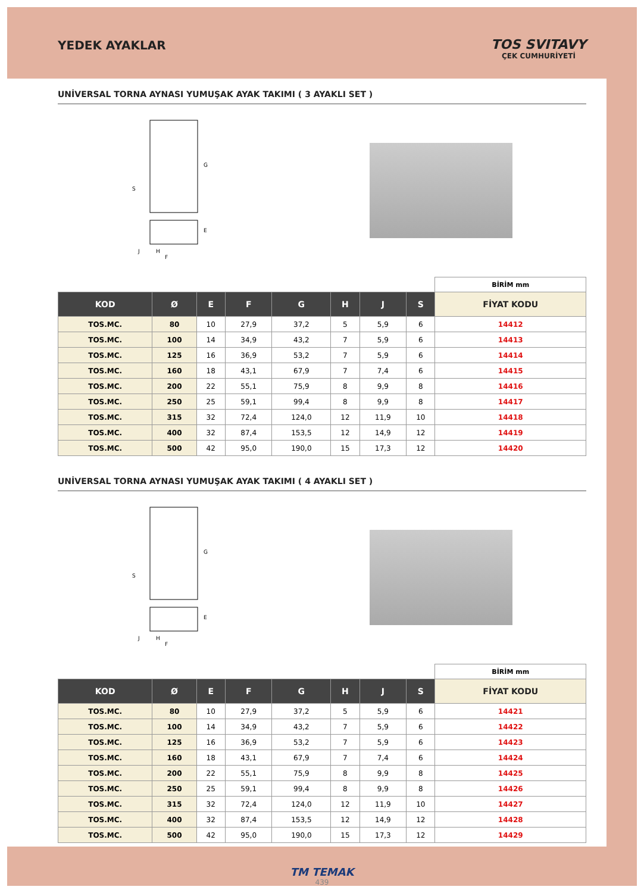YEDEK AYAKLAR TOS SVITAVY
ÇEK CUMHURİYETİ
UNİVERSAL TORNA AYNASI YUMUŞAK AYAK TAKIMI ( 3 AYAKLI SET )
G
S
E
J
H
F
| | | | | | | | | BİRİM mm |
| KOD | Ø | E | F | G | H | J | S | FİYAT KODU |
| TOS.MC. | 80 | 10 | 27,9 | 37,2 | 5 | 5,9 | 6 | 14412 |
| TOS.MC. | 100 | 14 | 34,9 | 43,2 | 7 | 5,9 | 6 | 14413 |
| TOS.MC. | 125 | 16 | 36,9 | 53,2 | 7 | 5,9 | 6 | 14414 |
| TOS.MC. | 160 | 18 | 43,1 | 67,9 | 7 | 7,4 | 6 | 14415 |
| TOS.MC. | 200 | 22 | 55,1 | 75,9 | 8 | 9,9 | 8 | 14416 |
| TOS.MC. | 250 | 25 | 59,1 | 99,4 | 8 | 9,9 | 8 | 14417 |
| TOS.MC. | 315 | 32 | 72,4 | 124,0 | 12 | 11,9 | 10 | 14418 |
| TOS.MC. | 400 | 32 | 87,4 | 153,5 | 12 | 14,9 | 12 | 14419 |
| TOS.MC. | 500 | 42 | 95,0 | 190,0 | 15 | 17,3 | 12 | 14420 |
UNİVERSAL TORNA AYNASI YUMUŞAK AYAK TAKIMI ( 4 AYAKLI SET )
G
S
E
J
H
F
| | | | | | | | | BİRİM mm |
| KOD | Ø | E | F | G | H | J | S | FİYAT KODU |
| TOS.MC. | 80 | 10 | 27,9 | 37,2 | 5 | 5,9 | 6 | 14421 |
| TOS.MC. | 100 | 14 | 34,9 | 43,2 | 7 | 5,9 | 6 | 14422 |
| TOS.MC. | 125 | 16 | 36,9 | 53,2 | 7 | 5,9 | 6 | 14423 |
| TOS.MC. | 160 | 18 | 43,1 | 67,9 | 7 | 7,4 | 6 | 14424 |
| TOS.MC. | 200 | 22 | 55,1 | 75,9 | 8 | 9,9 | 8 | 14425 |
| TOS.MC. | 250 | 25 | 59,1 | 99,4 | 8 | 9,9 | 8 | 14426 |
| TOS.MC. | 315 | 32 | 72,4 | 124,0 | 12 | 11,9 | 10 | 14427 |
| TOS.MC. | 400 | 32 | 87,4 | 153,5 | 12 | 14,9 | 12 | 14428 |
| TOS.MC. | 500 | 42 | 95,0 | 190,0 | 15 | 17,3 | 12 | 14429 |
TM TEMAK
439